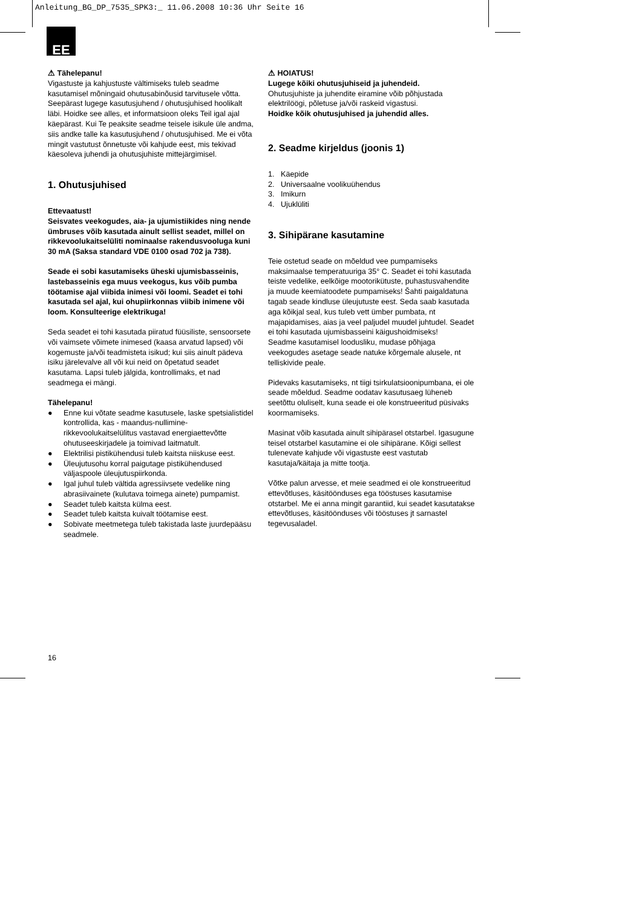Anleitung_BG_DP_7535_SPK3:_ 11.06.2008 10:36 Uhr Seite 16
EE
⚠ Tähelepanu!
Vigastuste ja kahjustuste vältimiseks tuleb seadme kasutamisel mõningaid ohutusabinõusid tarvitusele võtta. Seepärast lugege kasutusjuhend / ohutusjuhised hoolikalt läbi. Hoidke see alles, et informatsioon oleks Teil igal ajal käepärast. Kui Te peaksite seadme teisele isikule üle andma, siis andke talle ka kasutusjuhend / ohutusjuhised. Me ei võta mingit vastutust õnnetuste või kahjude eest, mis tekivad käesoleva juhendi ja ohutusjuhiste mittejärgimisel.
1. Ohutusjuhised
Ettevaatust!
Seisvates veekogudes, aia- ja ujumistiikides ning nende ümbruses võib kasutada ainult sellist seadet, millel on rikkevoolukaitselüliti nominaalse rakendusvooluga kuni 30 mA (Saksa standard VDE 0100 osad 702 ja 738).
Seade ei sobi kasutamiseks üheski ujumisbasseinis, lastebasseinis ega muus veekogus, kus võib pumba töötamise ajal viibida inimesi või loomi. Seadet ei tohi kasutada sel ajal, kui ohupiirkonnas viibib inimene või loom. Konsulteerige elektrikuga!
Seda seadet ei tohi kasutada piiratud füüsiliste, sensoorsete või vaimsete võimete inimesed (kaasa arvatud lapsed) või kogemuste ja/või teadmisteta isikud; kui siis ainult pädeva isiku järelevalve all või kui neid on õpetatud seadet kasutama. Lapsi tuleb jälgida, kontrollimaks, et nad seadmega ei mängi.
Tähelepanu!
● Enne kui võtate seadme kasutusele, laske spetsialistidel kontrollida, kas - maandus-nullimine- rikkevoolukaitselülitus vastavad energiaettevõtte ohutuseeskirjadele ja toimivad laitmatult.
● Elektrilisi pistikühendusi tuleb kaitsta niiskuse eest.
● Üleujutusohu korral paigutage pistikühendused väljaspoole üleujutuspiirkonda.
● Igal juhul tuleb vältida agressiivsete vedelike ning abrasiivainete (kulutava toimega ainete) pumpamist.
● Seadet tuleb kaitsta külma eest.
● Seadet tuleb kaitsta kuivalt töötamise eest.
● Sobivate meetmetega tuleb takistada laste juurdepääsu seadmele.
⚠ HOIATUS!
Lugege kõiki ohutusjuhiseid ja juhendeid.
Ohutusjuhiste ja juhendite eiramine võib põhjustada elektrilöögi, põletuse ja/või raskeid vigastusi.
Hoidke kõik ohutusjuhised ja juhendid alles.
2. Seadme kirjeldus (joonis 1)
1. Käepide
2. Universaalne voolikuühendus
3. Imikurn
4. Ujuklüliti
3. Sihipärane kasutamine
Teie ostetud seade on mõeldud vee pumpamiseks maksimaalse temperatuuriga 35° C. Seadet ei tohi kasutada teiste vedelike, eelkõige mootorikütuste, puhastusvahendite ja muude keemiatoodete pumpamiseks! Šahti paigaldatuna tagab seade kindluse üleujutuste eest. Seda saab kasutada aga kõikjal seal, kus tuleb vett ümber pumbata, nt majapidamises, aias ja veel paljudel muudel juhtudel. Seadet ei tohi kasutada ujumisbasseini käigushoidmiseks!
Seadme kasutamisel loodusliku, mudase põhjaga veekogudes asetage seade natuke kõrgemale alusele, nt telliskivide peale.
Pidevaks kasutamiseks, nt tiigi tsirkulatsioonipumbana, ei ole seade mõeldud. Seadme oodatav kasutusaeg lüheneb seetõttu oluliselt, kuna seade ei ole konstrueeritud püsivaks koormamiseks.
Masinat võib kasutada ainult sihipärasel otstarbel. Igasugune teisel otstarbel kasutamine ei ole sihipärane. Kõigi sellest tulenevate kahjude või vigastuste eest vastutab kasutaja/käitaja ja mitte tootja.
Võtke palun arvesse, et meie seadmed ei ole konstrueeritud ettevõtluses, käsitöönduses ega tööstuses kasutamise otstarbel. Me ei anna mingit garantiid, kui seadet kasutatakse ettevõtluses, käsitöönduses või tööstuses jt sarnastel tegevusaladel.
16